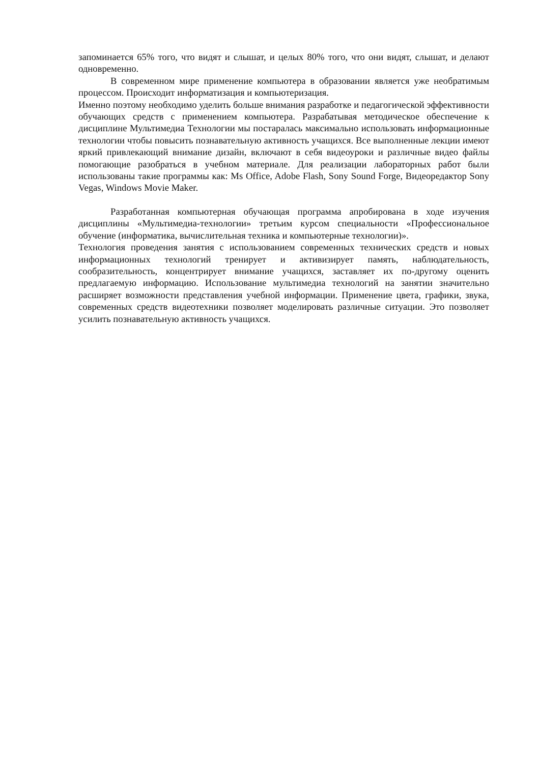запоминается 65% того, что видят и слышат, и целых 80% того, что они видят, слышат, и делают одновременно.
В современном мире применение компьютера в образовании является уже необратимым процессом. Происходит информатизация и компьютеризация.
Именно поэтому необходимо уделить больше внимания разработке и педагогической эффективности обучающих средств с применением компьютера. Разрабатывая методическое обеспечение к дисциплине Мультимедиа Технологии мы постаралась максимально использовать информационные технологии чтобы повысить познавательную активность учащихся. Все выполненные лекции имеют яркий привлекающий внимание дизайн, включают в себя видеоуроки и различные видео файлы помогающие разобраться в учебном материале. Для реализации лабораторных работ были использованы такие программы как: Ms Office, Adobe Flash, Sony Sound Forge, Видеоредактор Sony Vegas, Windows Movie Maker.
Разработанная компьютерная обучающая программа апробирована в ходе изучения дисциплины «Мультимедиа-технологии» третьим курсом специальности «Профессиональное обучение (информатика, вычислительная техника и компьютерные технологии)».
Технология проведения занятия с использованием современных технических средств и новых информационных технологий тренирует и активизирует память, наблюдательность, сообразительность, концентрирует внимание учащихся, заставляет их по-другому оценить предлагаемую информацию. Использование мультимедиа технологий на занятии значительно расширяет возможности представления учебной информации. Применение цвета, графики, звука, современных средств видеотехники позволяет моделировать различные ситуации. Это позволяет усилить познавательную активность учащихся.